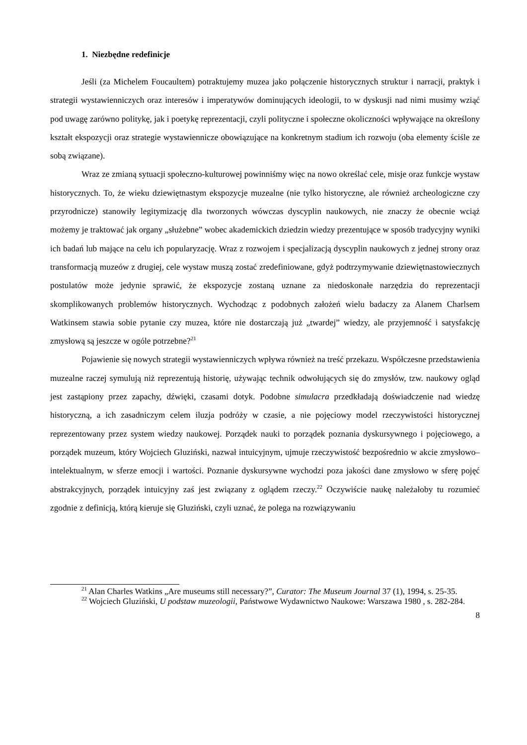1. Niezbędne redefinicje
Jeśli (za Michelem Foucaultem) potraktujemy muzea jako połączenie historycznych struktur i narracji, praktyk i strategii wystawienniczych oraz interesów i imperatywów dominujących ideologii, to w dyskusji nad nimi musimy wziąć pod uwagę zarówno politykę, jak i poetykę reprezentacji, czyli polityczne i społeczne okoliczności wpływające na określony kształt ekspozycji oraz strategie wystawiennicze obowiązujące na konkretnym stadium ich rozwoju (oba elementy ściśle ze sobą związane).
Wraz ze zmianą sytuacji społeczno-kulturowej powinniśmy więc na nowo określać cele, misje oraz funkcje wystaw historycznych. To, że wieku dziewiętnastym ekspozycje muzealne (nie tylko historyczne, ale również archeologiczne czy przyrodnicze) stanowiły legitymizację dla tworzonych wówczas dyscyplin naukowych, nie znaczy że obecnie wciąż możemy je traktować jak organy „służebne” wobec akademickich dziedzin wiedzy prezentujące w sposób tradycyjny wyniki ich badań lub mające na celu ich popularyzację. Wraz z rozwojem i specjalizacją dyscyplin naukowych z jednej strony oraz transformacją muzeów z drugiej, cele wystaw muszą zostać zredefiniowane, gdyż podtrzymywanie dziewiętnastowiecznych postulatów może jedynie sprawić, że ekspozycje zostaną uznane za niedoskonałe narzędzia do reprezentacji skomplikowanych problemów historycznych. Wychodząc z podobnych założeń wielu badaczy za Alanem Charlsem Watkinsem stawia sobie pytanie czy muzea, które nie dostarczają już „twardej” wiedzy, ale przyjemność i satysfakcję zmysłową są jeszcze w ogóle potrzebne?<sup>21</sup>
Pojawienie się nowych strategii wystawienniczych wpływa również na treść przekazu. Współczesne przedstawienia muzealne raczej symulują niż reprezentują historię, używając technik odwołujących się do zmysłów, tzw. naukowy ogląd jest zastąpiony przez zapachy, dźwięki, czasami dotyk. Podobne simulacra przedkładają doświadczenie nad wiedzę historyczną, a ich zasadniczym celem iluzja podróży w czasie, a nie pojęciowy model rzeczywistości historycznej reprezentowany przez system wiedzy naukowej. Porządek nauki to porządek poznania dyskursywnego i pojęciowego, a porządek muzeum, który Wojciech Gluziński, nazwał intuicyjnym, ujmuje rzeczywistość bezpośrednio w akcie zmysłowo–intelektualnym, w sferze emocji i wartości. Poznanie dyskursywne wychodzi poza jakości dane zmysłowo w sferę pojęć abstrakcyjnych, porządek intuicyjny zaś jest związany z oglądem rzeczy.<sup>22</sup> Oczywiście naukę należałoby tu rozumieć zgodnie z definicją, którą kieruje się Gluziński, czyli uznać, że polega na rozwiązywaniu
<sup>21</sup> Alan Charles Watkins „Are museums still necessary?”, Curator: The Museum Journal 37 (1), 1994, s. 25-35.
<sup>22</sup> Wojciech Gluziński, U podstaw muzeologii, Państwowe Wydawnictwo Naukowe: Warszawa 1980 , s. 282-284.
8